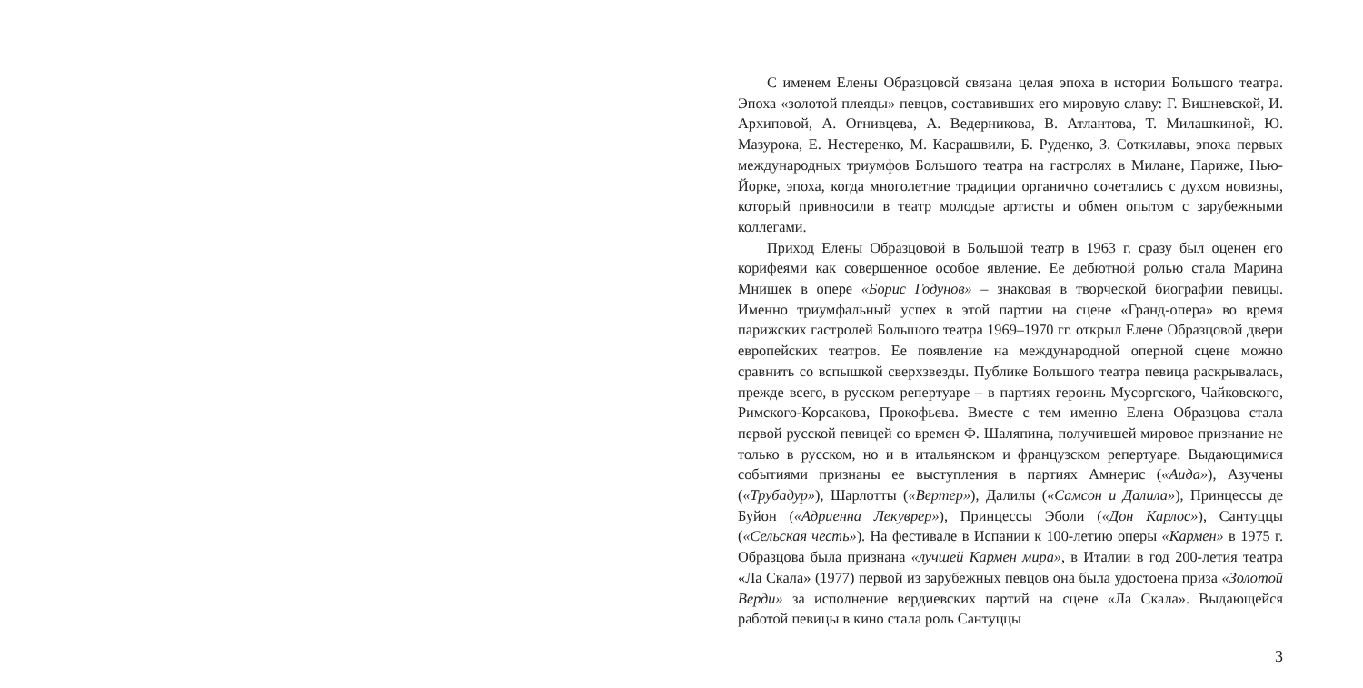С именем Елены Образцовой связана целая эпоха в истории Большого театра. Эпоха «золотой плеяды» певцов, составивших его мировую славу: Г. Вишневской, И. Архиповой, А. Огнивцева, А. Ведерникова, В. Атлантова, Т. Милашкиной, Ю. Мазурока, Е. Нестеренко, М. Касрашвили, Б. Руденко, З. Соткилавы, эпоха первых международных триумфов Большого театра на гастролях в Милане, Париже, Нью-Йорке, эпоха, когда многолетние традиции органично сочетались с духом новизны, который привносили в театр молодые артисты и обмен опытом с зарубежными коллегами.
Приход Елены Образцовой в Большой театр в 1963 г. сразу был оценен его корифеями как совершенное особое явление. Ее дебютной ролью стала Марина Мнишек в опере «Борис Годунов» – знаковая в творческой биографии певицы. Именно триумфальный успех в этой партии на сцене «Гранд-опера» во время парижских гастролей Большого театра 1969–1970 гг. открыл Елене Образцовой двери европейских театров. Ее появление на международной оперной сцене можно сравнить со вспышкой сверхзвезды. Публике Большого театра певица раскрывалась, прежде всего, в русском репертуаре – в партиях героинь Мусоргского, Чайковского, Римского-Корсакова, Прокофьева. Вместе с тем именно Елена Образцова стала первой русской певицей со времен Ф. Шаляпина, получившей мировое признание не только в русском, но и в итальянском и французском репертуаре. Выдающимися событиями признаны ее выступления в партиях Амнерис («Аида»), Азучены («Трубадур»), Шарлотты («Вертер»), Далилы («Самсон и Далила»), Принцессы де Буйон («Адриенна Лекуврер»), Принцессы Эболи («Дон Карлос»), Сантуццы («Сельская честь»). На фестивале в Испании к 100-летию оперы «Кармен» в 1975 г. Образцова была признана «лучшей Кармен мира», в Италии в год 200-летия театра «Ла Скала» (1977) первой из зарубежных певцов она была удостоена приза «Золотой Верди» за исполнение вердиевских партий на сцене «Ла Скала». Выдающейся работой певицы в кино стала роль Сантуццы
3